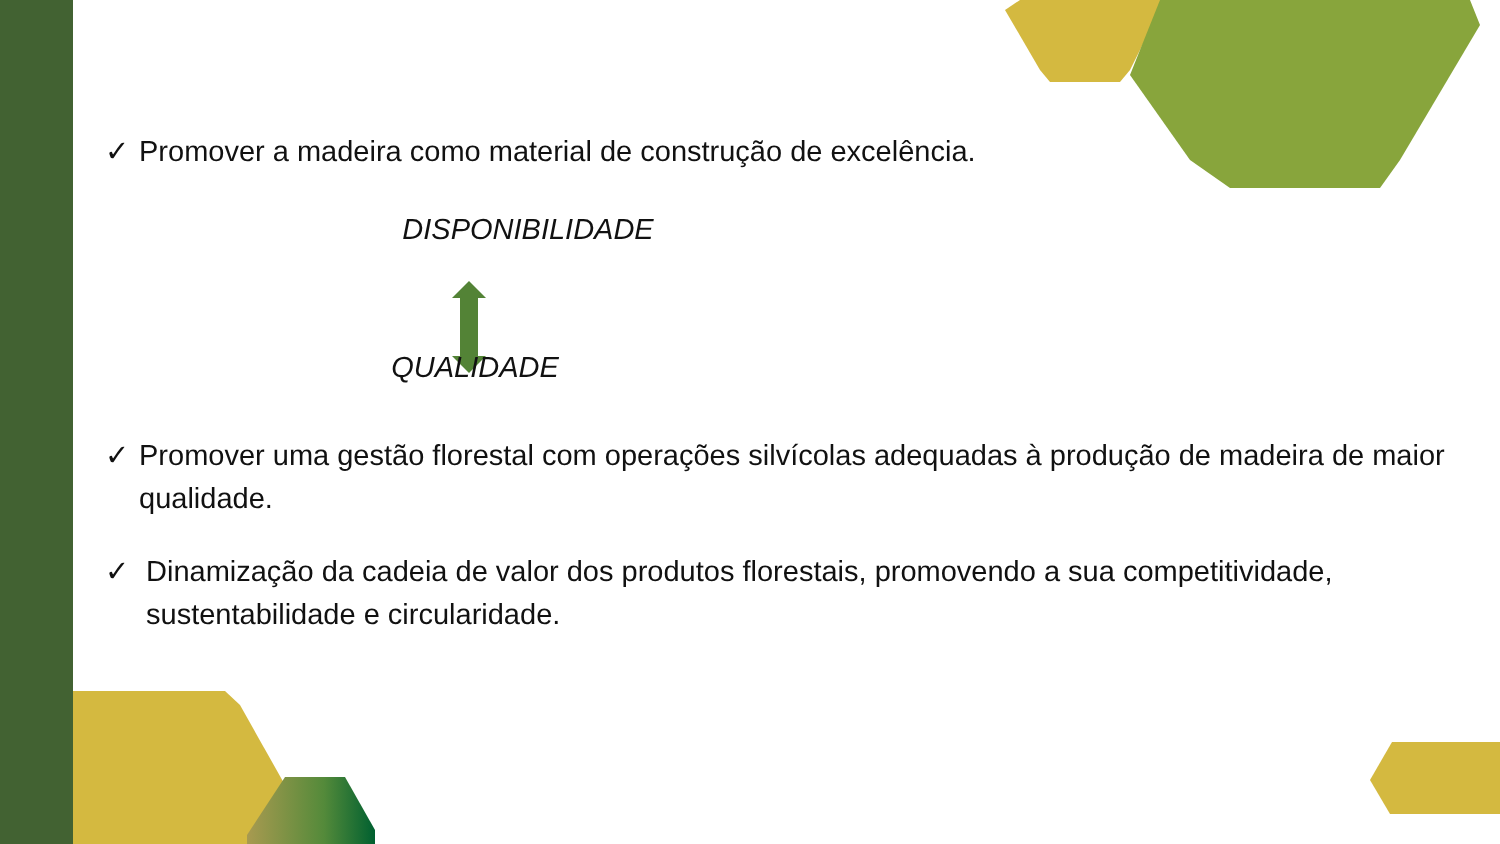✓ Promover a madeira como material de construção de excelência.
DISPONIBILIDADE
QUALIDADE
✓ Promover uma gestão florestal com operações silvícolas adequadas à produção de madeira de maior qualidade.
✓ Dinamização da cadeia de valor dos produtos florestais, promovendo a sua competitividade, sustentabilidade e circularidade.